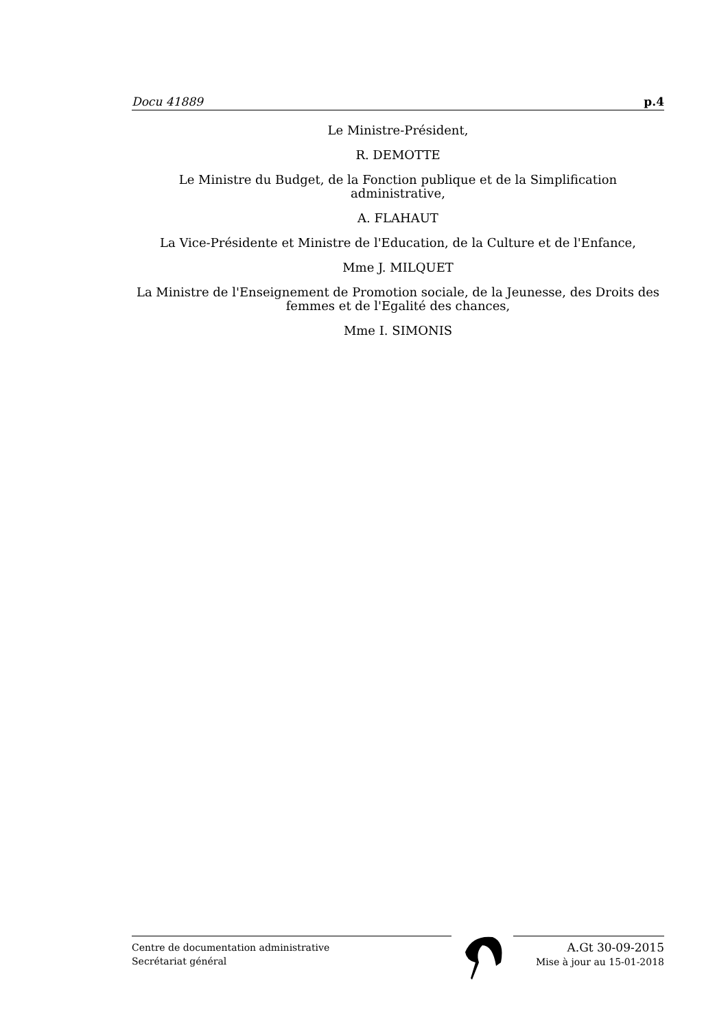Docu 41889 p.4
Le Ministre-Président,
R. DEMOTTE
Le Ministre du Budget, de la Fonction publique et de la Simplification administrative,
A. FLAHAUT
La Vice-Présidente et Ministre de l'Education, de la Culture et de l'Enfance,
Mme J. MILQUET
La Ministre de l'Enseignement de Promotion sociale, de la Jeunesse, des Droits des femmes et de l'Egalité des chances,
Mme I. SIMONIS
Centre de documentation administrative
Secrétariat général
A.Gt 30-09-2015
Mise à jour au 15-01-2018